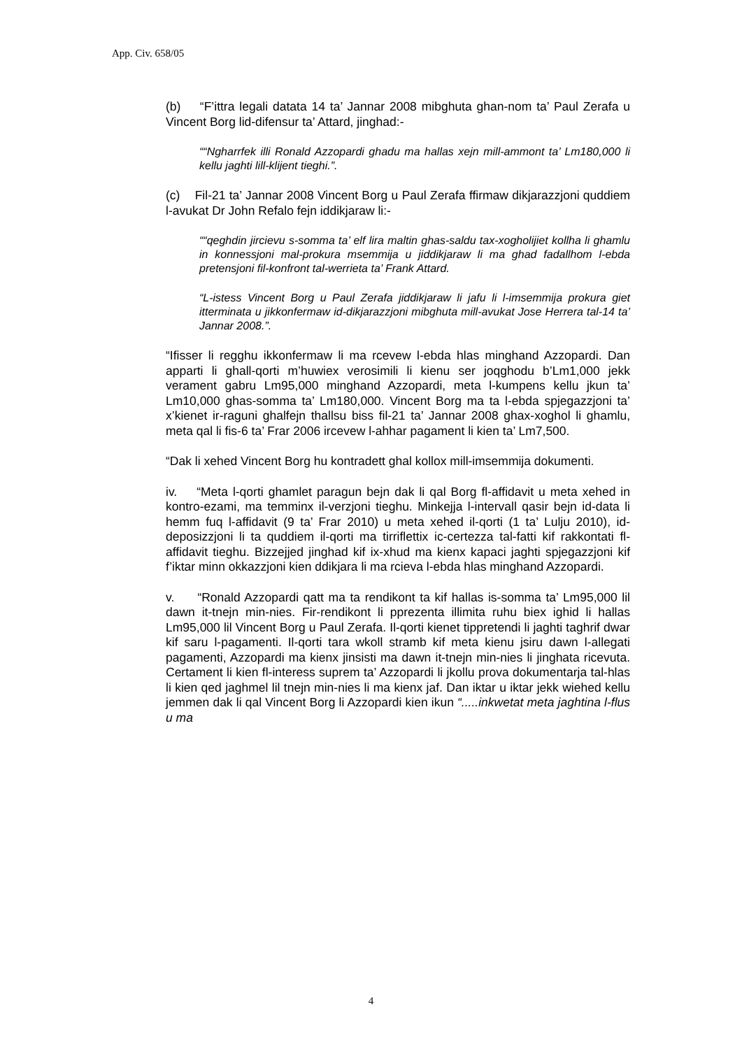App. Civ. 658/05
(b) “F’ittra legali datata 14 ta’ Jannar 2008 mibghuta ghan-nom ta’ Paul Zerafa u Vincent Borg lid-difensur ta’ Attard, jinghad:-
““Ngharrfek illi Ronald Azzopardi ghadu ma hallas xejn mill-ammont ta’ Lm180,000 li kellu jaghti lill-klijent tieghi.”.
(c) Fil-21 ta’ Jannar 2008 Vincent Borg u Paul Zerafa ffirmaw dikjarazzjoni quddiem l-avukat Dr John Refalo fejn iddikjaraw li:-
““qeghdin jircievu s-somma ta’ elf lira maltin ghas-saldu tax-xogholijiet kollha li ghamlu in konnessjoni mal-prokura msemmija u jiddikjaraw li ma ghad fadallhom l-ebda pretensjoni fil-konfront tal-werrieta ta’ Frank Attard.
“L-istess Vincent Borg u Paul Zerafa jiddikjaraw li jafu li l-imsemmija prokura giet itterminata u jikkonfermaw id-dikjarazzjoni mibghuta mill-avukat Jose Herrera tal-14 ta’ Jannar 2008.”.
“Ifisser li regghu ikkonfermaw li ma rcevew l-ebda hlas minghand Azzopardi. Dan apparti li ghall-qorti m’huwiex verosimili li kienu ser joqghodu b’Lm1,000 jekk verament gabru Lm95,000 minghand Azzopardi, meta l-kumpens kellu jkun ta’ Lm10,000 ghas-somma ta’ Lm180,000. Vincent Borg ma ta l-ebda spjegazzjoni ta’ x’kienet ir-raguni ghalfejn thallsu biss fil-21 ta’ Jannar 2008 ghax-xoghol li ghamlu, meta qal li fis-6 ta’ Frar 2006 ircevew l-ahhar pagament li kien ta’ Lm7,500.
“Dak li xehed Vincent Borg hu kontradett ghal kollox mill-imsemmija dokumenti.
iv. “Meta l-qorti ghamlet paragun bejn dak li qal Borg fl-affidavit u meta xehed in kontro-ezami, ma temminx il-verzjoni tieghu. Minkejja l-intervall qasir bejn id-data li hemm fuq l-affidavit (9 ta’ Frar 2010) u meta xehed il-qorti (1 ta’ Lulju 2010), id-deposizzjoni li ta quddiem il-qorti ma tirriflettix ic-certezza tal-fatti kif rakkontati fl-affidavit tieghu. Bizzejjed jinghad kif ix-xhud ma kienx kapaci jaghti spjegazzjoni kif f’iktar minn okkazzjoni kien ddikjara li ma rcieva l-ebda hlas minghand Azzopardi.
v. “Ronald Azzopardi qatt ma ta rendikont ta kif hallas is-somma ta’ Lm95,000 lil dawn it-tnejn min-nies. Fir-rendikont li pprezenta illimita ruhu biex ighid li hallas Lm95,000 lil Vincent Borg u Paul Zerafa. Il-qorti kienet tippretendi li jaghti taghrif dwar kif saru l-pagamenti. Il-qorti tara wkoll stramb kif meta kienu jsiru dawn l-allegati pagamenti, Azzopardi ma kienx jinsisti ma dawn it-tnejn min-nies li jinghata ricevuta. Certament li kien fl-interess suprem ta’ Azzopardi li jkollu prova dokumentarja tal-hlas li kien qed jaghmel lil tnejn min-nies li ma kienx jaf. Dan iktar u iktar jekk wiehed kellu jemmen dak li qal Vincent Borg li Azzopardi kien ikun “.....inkwetat meta jaghtina l-flus u ma
4